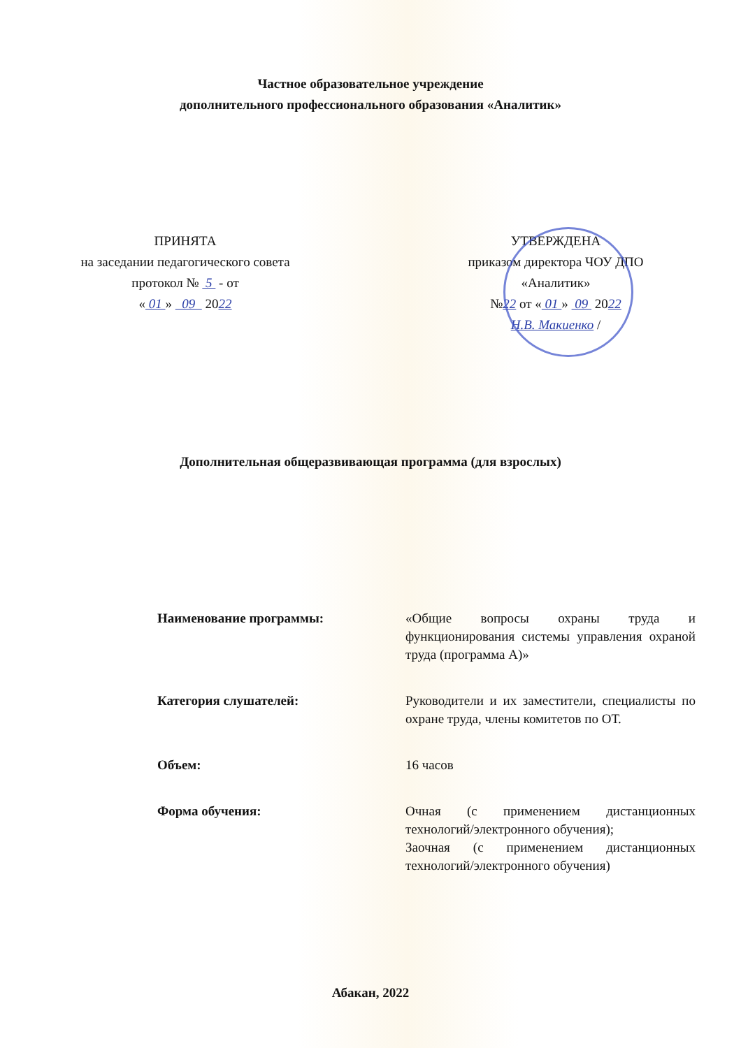Частное образовательное учреждение
дополнительного профессионального образования «Аналитик»
ПРИНЯТА
на заседании педагогического совета
протокол № 5 - от
« 01 » 09 2022
УТВЕРЖДЕНА
приказом директора ЧОУ ДПО
«Аналитик»
№22 от « 01 » 09 2022
Н.В. Макиенко /
Дополнительная общеразвивающая программа (для взрослых)
| Наименование программы: | «Общие вопросы охраны труда и функционирования системы управления охраной труда (программа А)» |
| Категория слушателей: | Руководители и их заместители, специалисты по охране труда, члены комитетов по ОТ. |
| Объем: | 16 часов |
| Форма обучения: | Очная (с применением дистанционных технологий/электронного обучения); Заочная (с применением дистанционных технологий/электронного обучения) |
Абакан, 2022